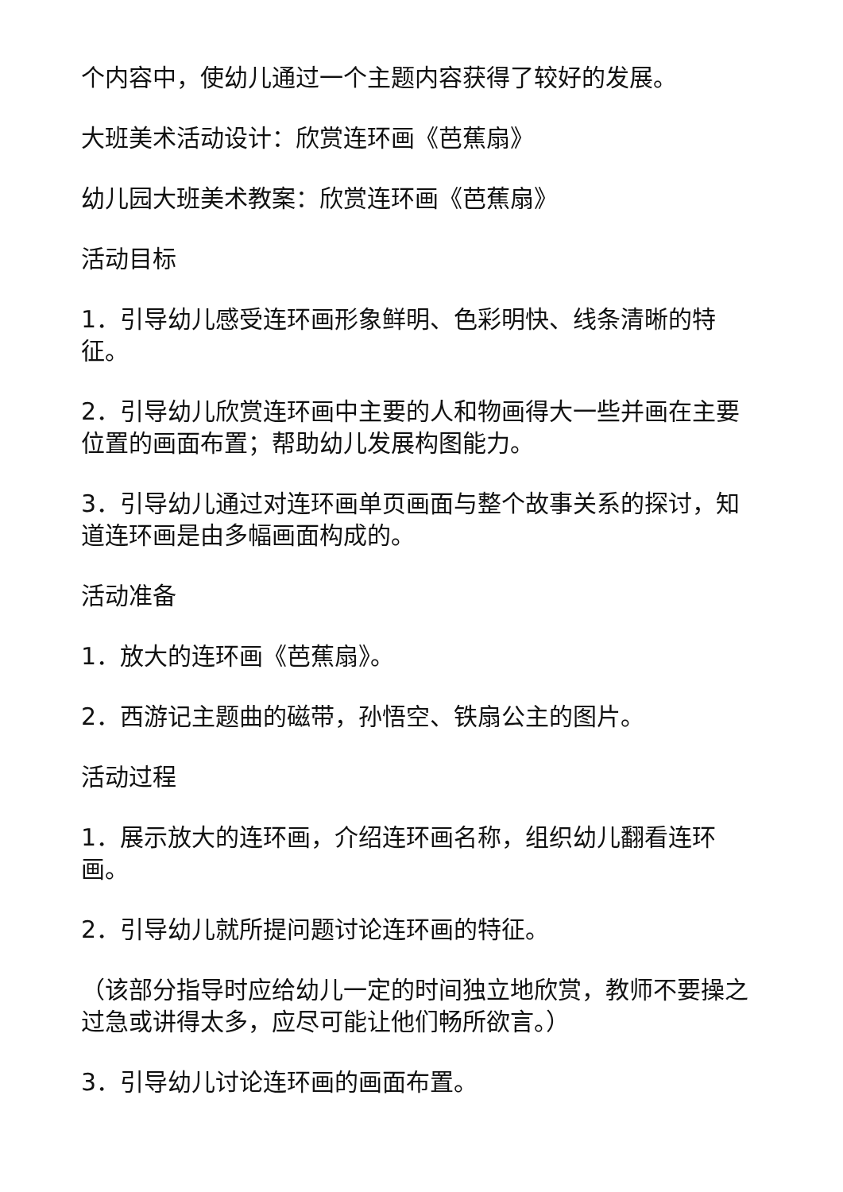个内容中，使幼儿通过一个主题内容获得了较好的发展。
大班美术活动设计：欣赏连环画《芭蕉扇》
幼儿园大班美术教案：欣赏连环画《芭蕉扇》
活动目标
1．引导幼儿感受连环画形象鲜明、色彩明快、线条清晰的特征。
2．引导幼儿欣赏连环画中主要的人和物画得大一些并画在主要位置的画面布置；帮助幼儿发展构图能力。
3．引导幼儿通过对连环画单页画面与整个故事关系的探讨，知道连环画是由多幅画面构成的。
活动准备
1．放大的连环画《芭蕉扇》。
2．西游记主题曲的磁带，孙悟空、铁扇公主的图片。
活动过程
1．展示放大的连环画，介绍连环画名称，组织幼儿翻看连环画。
2．引导幼儿就所提问题讨论连环画的特征。
（该部分指导时应给幼儿一定的时间独立地欣赏，教师不要操之过急或讲得太多，应尽可能让他们畅所欲言。）
3．引导幼儿讨论连环画的画面布置。